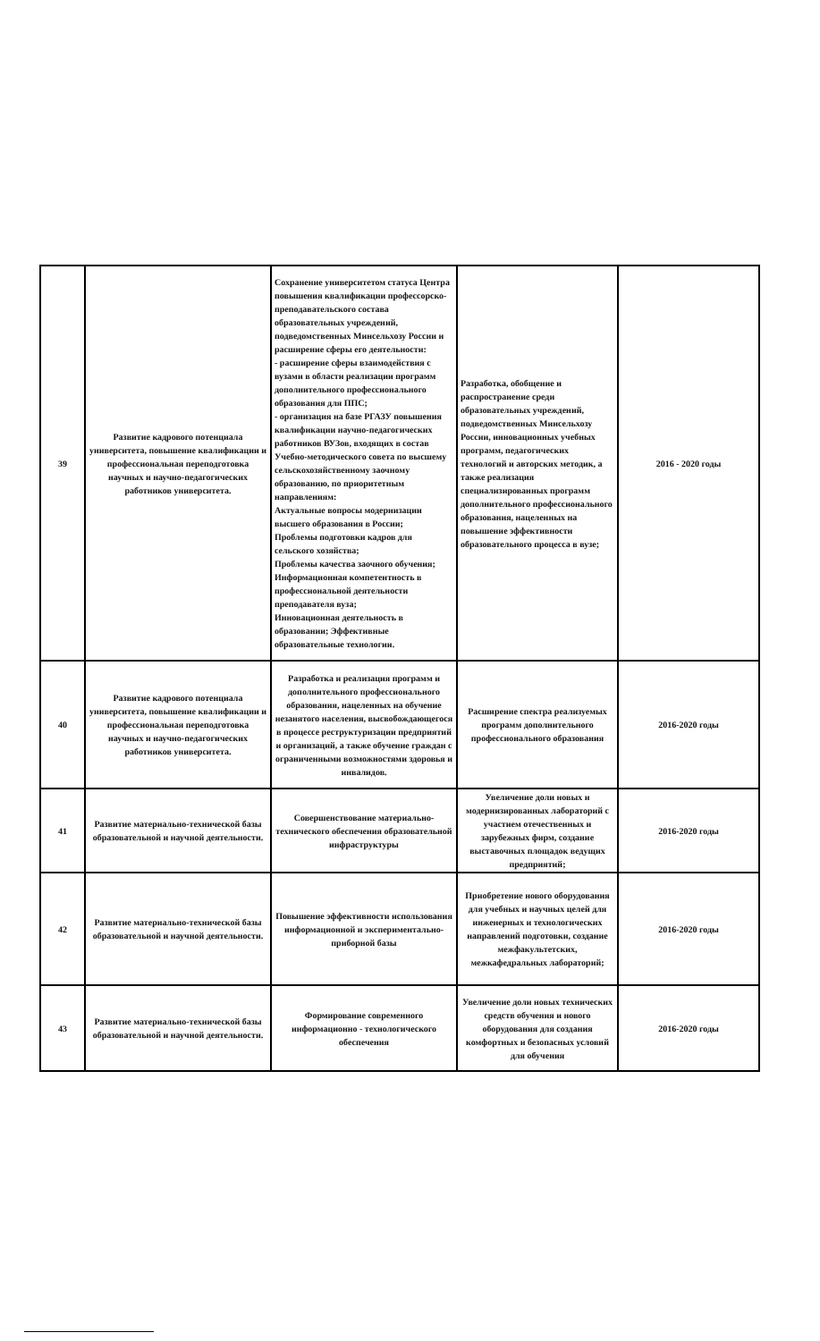| 39 | Развитие кадрового потенциала университета, повышение квалификации и профессиональная переподготовка научных и научно-педагогических работников университета. | Сохранение университетом статуса Центра повышения квалификации профессорско-преподавательского состава образовательных учреждений, подведомственных Минсельхозу России и расширение сферы его деятельности: - расширение сферы взаимодействия с вузами в области реализации программ дополнительного профессионального образования для ППС; - организация на базе РГАЗУ повышения квалификации научно-педагогических работников ВУЗов, входящих в состав Учебно-методического совета по высшему сельскохозяйственному заочному образованию, по приоритетным направлениям: Актуальные вопросы модернизации высшего образования в России; Проблемы подготовки кадров для сельского хозяйства; Проблемы качества заочного обучения; Информационная компетентность в профессиональной деятельности преподавателя вуза; Инновационная деятельность в образовании; Эффективные образовательные технологии. | Разработка, обобщение и распространение среди образовательных учреждений, подведомственных Минсельхозу России, инновационных учебных программ, педагогических технологий и авторских методик, а также реализация специализированных программ дополнительного профессионального образования, нацеленных на повышение эффективности образовательного процесса в вузе; | 2016 - 2020 годы |
| 40 | Развитие кадрового потенциала университета, повышение квалификации и профессиональная переподготовка научных и научно-педагогических работников университета. | Разработка и реализация программ и дополнительного профессионального образования, нацеленных на обучение незанятого населения, высвобождающегося в процессе реструктуризации предприятий и организаций, а также обучение граждан с ограниченными возможностями здоровья и инвалидов. | Расширение спектра реализуемых программ дополнительного профессионального образования | 2016-2020 годы |
| 41 | Развитие материально-технической базы образовательной и научной деятельности. | Совершенствование материально-технического обеспечения образовательной инфраструктуры | Увеличение доли новых и модернизированных лабораторий с участием отечественных и зарубежных фирм, создание выставочных площадок ведущих предприятий; | 2016-2020 годы |
| 42 | Развитие материально-технической базы образовательной и научной деятельности. | Повышение эффективности использования информационной и экспериментально-приборной базы | Приобретение нового оборудования для учебных и научных целей для инженерных и технологических направлений подготовки, создание межфакультетских, межкафедральных лабораторий; | 2016-2020 годы |
| 43 | Развитие материально-технической базы образовательной и научной деятельности. | Формирование современного информационно - технологического обеспечения | Увеличение доли новых технических средств обучения и нового оборудования для создания комфортных и безопасных условий для обучения | 2016-2020 годы |